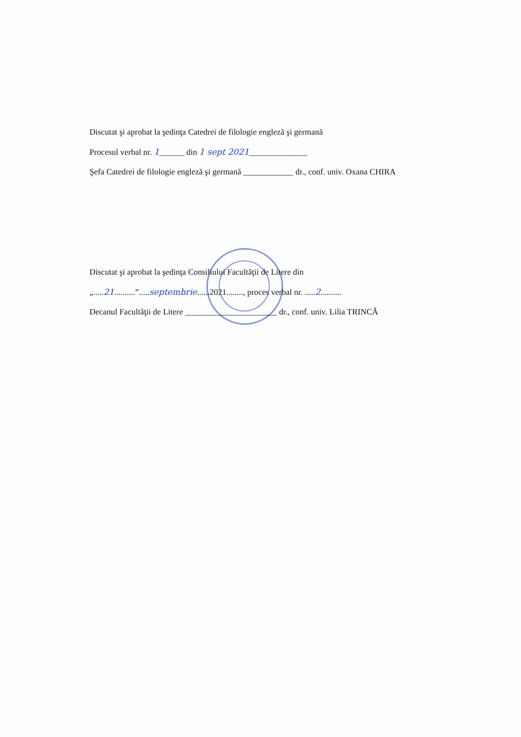Discutat şi aprobat la şedinţa Catedrei de filologie engleză şi germană
Procesul verbal nr. 1______ din 1 sept 2021______________
Şefa Catedrei de filologie engleză şi germană ____________ dr., conf. univ. Oxana CHIRA
Discutat şi aprobat la şedinţa Consiliului Facultăţii de Litere din
„.....21..........”.....septembrie......2021........, proces verbal nr. .....2..........
Decanul Facultăţii de Litere ______________________ dr., conf. univ. Lilia TRINCĂ